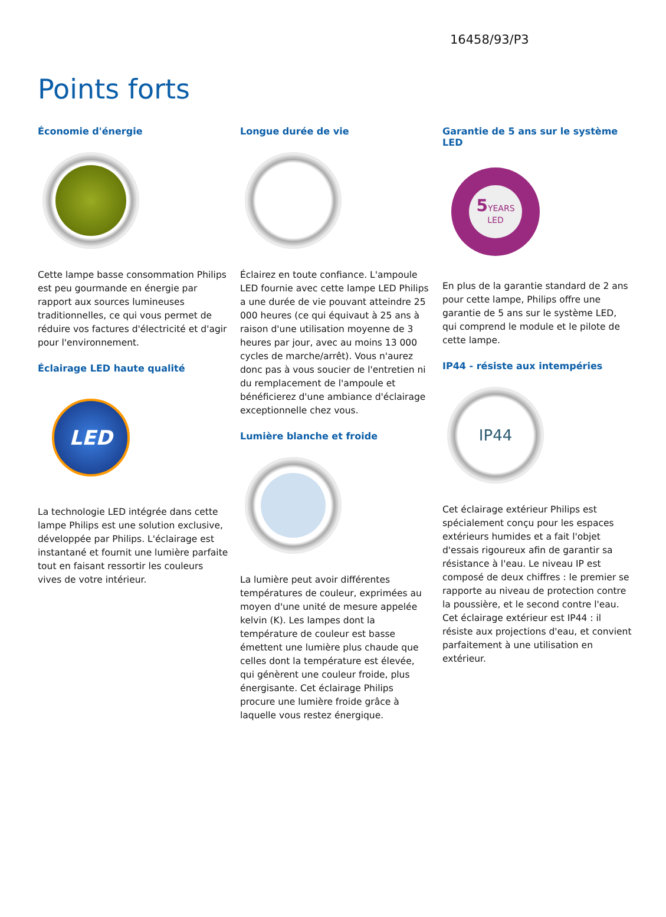16458/93/P3
Points forts
Économie d'énergie
Cette lampe basse consommation Philips est peu gourmande en énergie par rapport aux sources lumineuses traditionnelles, ce qui vous permet de réduire vos factures d'électricité et d'agir pour l'environnement.
Éclairage LED haute qualité
LED
La technologie LED intégrée dans cette lampe Philips est une solution exclusive, développée par Philips. L'éclairage est instantané et fournit une lumière parfaite tout en faisant ressortir les couleurs vives de votre intérieur.
Longue durée de vie
Éclairez en toute confiance. L'ampoule LED fournie avec cette lampe LED Philips a une durée de vie pouvant atteindre 25 000 heures (ce qui équivaut à 25 ans à raison d'une utilisation moyenne de 3 heures par jour, avec au moins 13 000 cycles de marche/arrêt). Vous n'aurez donc pas à vous soucier de l'entretien ni du remplacement de l'ampoule et bénéficierez d'une ambiance d'éclairage exceptionnelle chez vous.
Lumière blanche et froide
La lumière peut avoir différentes températures de couleur, exprimées au moyen d'une unité de mesure appelée kelvin (K). Les lampes dont la température de couleur est basse émettent une lumière plus chaude que celles dont la température est élevée, qui génèrent une couleur froide, plus énergisante. Cet éclairage Philips procure une lumière froide grâce à laquelle vous restez énergique.
Garantie de 5 ans sur le système LED
5 YEARS
LED
En plus de la garantie standard de 2 ans pour cette lampe, Philips offre une garantie de 5 ans sur le système LED, qui comprend le module et le pilote de cette lampe.
IP44 - résiste aux intempéries
IP44
Cet éclairage extérieur Philips est spécialement conçu pour les espaces extérieurs humides et a fait l'objet d'essais rigoureux afin de garantir sa résistance à l'eau. Le niveau IP est composé de deux chiffres : le premier se rapporte au niveau de protection contre la poussière, et le second contre l'eau. Cet éclairage extérieur est IP44 : il résiste aux projections d'eau, et convient parfaitement à une utilisation en extérieur.